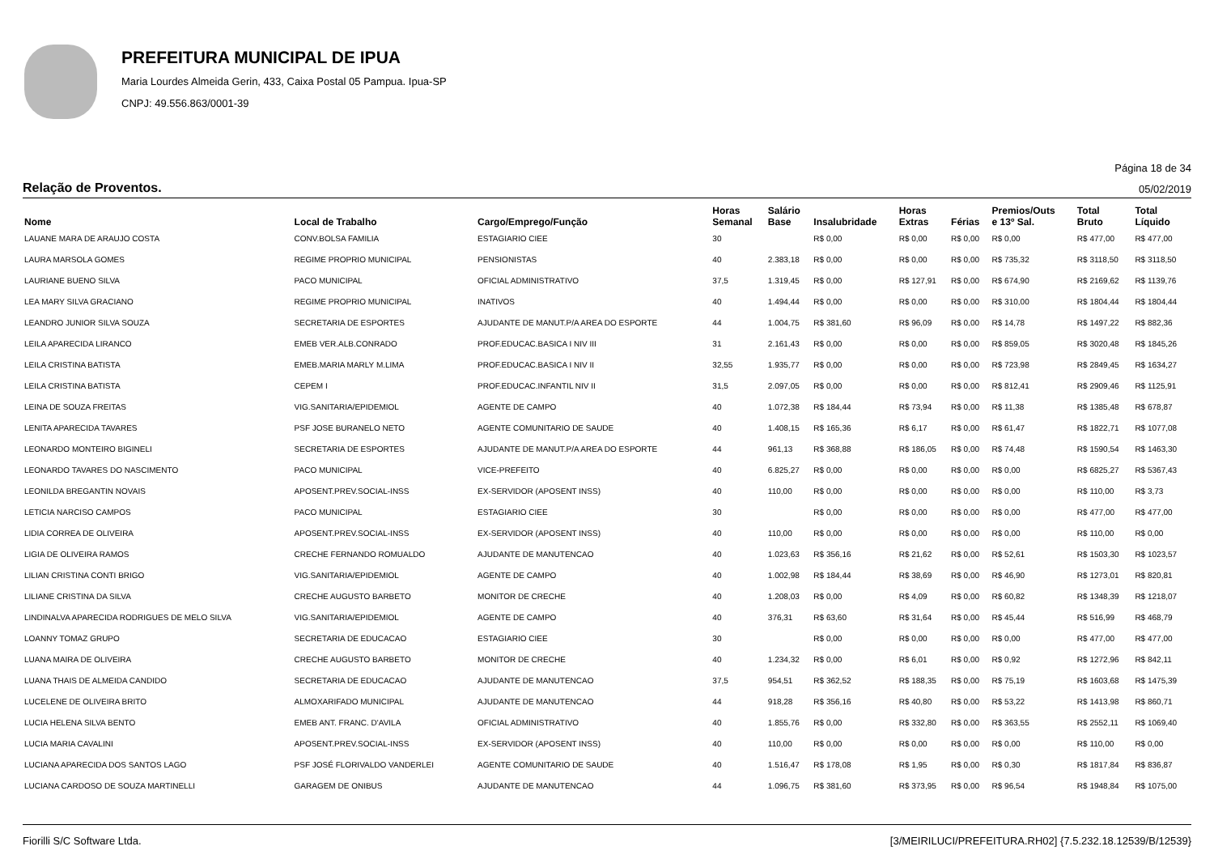PREFEITURA MUNICIPAL DE IPUA
Maria Lourdes Almeida Gerin, 433, Caixa Postal 05 Pampua. Ipua-SP
CNPJ: 49.556.863/0001-39
Página 18 de 34
Relação de Proventos. 05/02/2019
| Nome | Local de Trabalho | Cargo/Emprego/Função | Horas Semanal | Salário Base | Insalubridade | Horas Extras | Férias | Premios/Outs e 13º Sal. | Total Bruto | Total Líquido |
| --- | --- | --- | --- | --- | --- | --- | --- | --- | --- | --- |
| LAUANE MARA DE ARAUJO COSTA | CONV.BOLSA FAMILIA | ESTAGIARIO CIEE | 30 | | R$ 0,00 | R$ 0,00 | R$ 0,00 | R$ 0,00 | R$ 477,00 | R$ 477,00 |
| LAURA MARSOLA GOMES | REGIME PROPRIO MUNICIPAL | PENSIONISTAS | 40 | 2.383,18 | R$ 0,00 | R$ 0,00 | R$ 0,00 | R$ 735,32 | R$ 3118,50 | R$ 3118,50 |
| LAURIANE BUENO SILVA | PACO MUNICIPAL | OFICIAL ADMINISTRATIVO | 37,5 | 1.319,45 | R$ 0,00 | R$ 127,91 | R$ 0,00 | R$ 674,90 | R$ 2169,62 | R$ 1139,76 |
| LEA MARY SILVA GRACIANO | REGIME PROPRIO MUNICIPAL | INATIVOS | 40 | 1.494,44 | R$ 0,00 | R$ 0,00 | R$ 0,00 | R$ 310,00 | R$ 1804,44 | R$ 1804,44 |
| LEANDRO JUNIOR SILVA SOUZA | SECRETARIA DE ESPORTES | AJUDANTE DE MANUT.P/A AREA DO ESPORTE | 44 | 1.004,75 | R$ 381,60 | R$ 96,09 | R$ 0,00 | R$ 14,78 | R$ 1497,22 | R$ 882,36 |
| LEILA APARECIDA LIRANCO | EMEB VER.ALB.CONRADO | PROF.EDUCAC.BASICA I NIV III | 31 | 2.161,43 | R$ 0,00 | R$ 0,00 | R$ 0,00 | R$ 859,05 | R$ 3020,48 | R$ 1845,26 |
| LEILA CRISTINA BATISTA | EMEB.MARIA MARLY M.LIMA | PROF.EDUCAC.BASICA I NIV II | 32,55 | 1.935,77 | R$ 0,00 | R$ 0,00 | R$ 0,00 | R$ 723,98 | R$ 2849,45 | R$ 1634,27 |
| LEILA CRISTINA BATISTA | CEPEM I | PROF.EDUCAC.INFANTIL NIV II | 31,5 | 2.097,05 | R$ 0,00 | R$ 0,00 | R$ 0,00 | R$ 812,41 | R$ 2909,46 | R$ 1125,91 |
| LEINA DE SOUZA FREITAS | VIG.SANITARIA/EPIDEMIOL | AGENTE DE CAMPO | 40 | 1.072,38 | R$ 184,44 | R$ 73,94 | R$ 0,00 | R$ 11,38 | R$ 1385,48 | R$ 678,87 |
| LENITA APARECIDA TAVARES | PSF JOSE BURANELO NETO | AGENTE COMUNITARIO DE SAUDE | 40 | 1.408,15 | R$ 165,36 | R$ 6,17 | R$ 0,00 | R$ 61,47 | R$ 1822,71 | R$ 1077,08 |
| LEONARDO MONTEIRO BIGINELI | SECRETARIA DE ESPORTES | AJUDANTE DE MANUT.P/A AREA DO ESPORTE | 44 | 961,13 | R$ 368,88 | R$ 186,05 | R$ 0,00 | R$ 74,48 | R$ 1590,54 | R$ 1463,30 |
| LEONARDO TAVARES DO NASCIMENTO | PACO MUNICIPAL | VICE-PREFEITO | 40 | 6.825,27 | R$ 0,00 | R$ 0,00 | R$ 0,00 | R$ 0,00 | R$ 6825,27 | R$ 5367,43 |
| LEONILDA BREGANTIN NOVAIS | APOSENT.PREV.SOCIAL-INSS | EX-SERVIDOR (APOSENT INSS) | 40 | 110,00 | R$ 0,00 | R$ 0,00 | R$ 0,00 | R$ 0,00 | R$ 110,00 | R$ 3,73 |
| LETICIA NARCISO CAMPOS | PACO MUNICIPAL | ESTAGIARIO CIEE | 30 | | R$ 0,00 | R$ 0,00 | R$ 0,00 | R$ 0,00 | R$ 477,00 | R$ 477,00 |
| LIDIA CORREA DE OLIVEIRA | APOSENT.PREV.SOCIAL-INSS | EX-SERVIDOR (APOSENT INSS) | 40 | 110,00 | R$ 0,00 | R$ 0,00 | R$ 0,00 | R$ 0,00 | R$ 110,00 | R$ 0,00 |
| LIGIA DE OLIVEIRA RAMOS | CRECHE FERNANDO ROMUALDO | AJUDANTE DE MANUTENCAO | 40 | 1.023,63 | R$ 356,16 | R$ 21,62 | R$ 0,00 | R$ 52,61 | R$ 1503,30 | R$ 1023,57 |
| LILIAN CRISTINA CONTI BRIGO | VIG.SANITARIA/EPIDEMIOL | AGENTE DE CAMPO | 40 | 1.002,98 | R$ 184,44 | R$ 38,69 | R$ 0,00 | R$ 46,90 | R$ 1273,01 | R$ 820,81 |
| LILIANE CRISTINA DA SILVA | CRECHE AUGUSTO BARBETO | MONITOR DE CRECHE | 40 | 1.208,03 | R$ 0,00 | R$ 4,09 | R$ 0,00 | R$ 60,82 | R$ 1348,39 | R$ 1218,07 |
| LINDINALVA APARECIDA RODRIGUES DE MELO SILVA | VIG.SANITARIA/EPIDEMIOL | AGENTE DE CAMPO | 40 | 376,31 | R$ 63,60 | R$ 31,64 | R$ 0,00 | R$ 45,44 | R$ 516,99 | R$ 468,79 |
| LOANNY TOMAZ GRUPO | SECRETARIA DE EDUCACAO | ESTAGIARIO CIEE | 30 | | R$ 0,00 | R$ 0,00 | R$ 0,00 | R$ 0,00 | R$ 477,00 | R$ 477,00 |
| LUANA MAIRA DE OLIVEIRA | CRECHE AUGUSTO BARBETO | MONITOR DE CRECHE | 40 | 1.234,32 | R$ 0,00 | R$ 6,01 | R$ 0,00 | R$ 0,92 | R$ 1272,96 | R$ 842,11 |
| LUANA THAIS DE ALMEIDA CANDIDO | SECRETARIA DE EDUCACAO | AJUDANTE DE MANUTENCAO | 37,5 | 954,51 | R$ 362,52 | R$ 188,35 | R$ 0,00 | R$ 75,19 | R$ 1603,68 | R$ 1475,39 |
| LUCELENE DE OLIVEIRA BRITO | ALMOXARIFADO MUNICIPAL | AJUDANTE DE MANUTENCAO | 44 | 918,28 | R$ 356,16 | R$ 40,80 | R$ 0,00 | R$ 53,22 | R$ 1413,98 | R$ 860,71 |
| LUCIA HELENA SILVA BENTO | EMEB ANT. FRANC. D'AVILA | OFICIAL ADMINISTRATIVO | 40 | 1.855,76 | R$ 0,00 | R$ 332,80 | R$ 0,00 | R$ 363,55 | R$ 2552,11 | R$ 1069,40 |
| LUCIA MARIA CAVALINI | APOSENT.PREV.SOCIAL-INSS | EX-SERVIDOR (APOSENT INSS) | 40 | 110,00 | R$ 0,00 | R$ 0,00 | R$ 0,00 | R$ 0,00 | R$ 110,00 | R$ 0,00 |
| LUCIANA APARECIDA DOS SANTOS LAGO | PSF JOSÉ FLORIVALDO VANDERLEI | AGENTE COMUNITARIO DE SAUDE | 40 | 1.516,47 | R$ 178,08 | R$ 1,95 | R$ 0,00 | R$ 0,30 | R$ 1817,84 | R$ 836,87 |
| LUCIANA CARDOSO DE SOUZA MARTINELLI | GARAGEM DE ONIBUS | AJUDANTE DE MANUTENCAO | 44 | 1.096,75 | R$ 381,60 | R$ 373,95 | R$ 0,00 | R$ 96,54 | R$ 1948,84 | R$ 1075,00 |
Fiorilli S/C Software Ltda. [3/MEIRILUCI/PREFEITURA.RH02] {7.5.232.18.12539/B/12539}